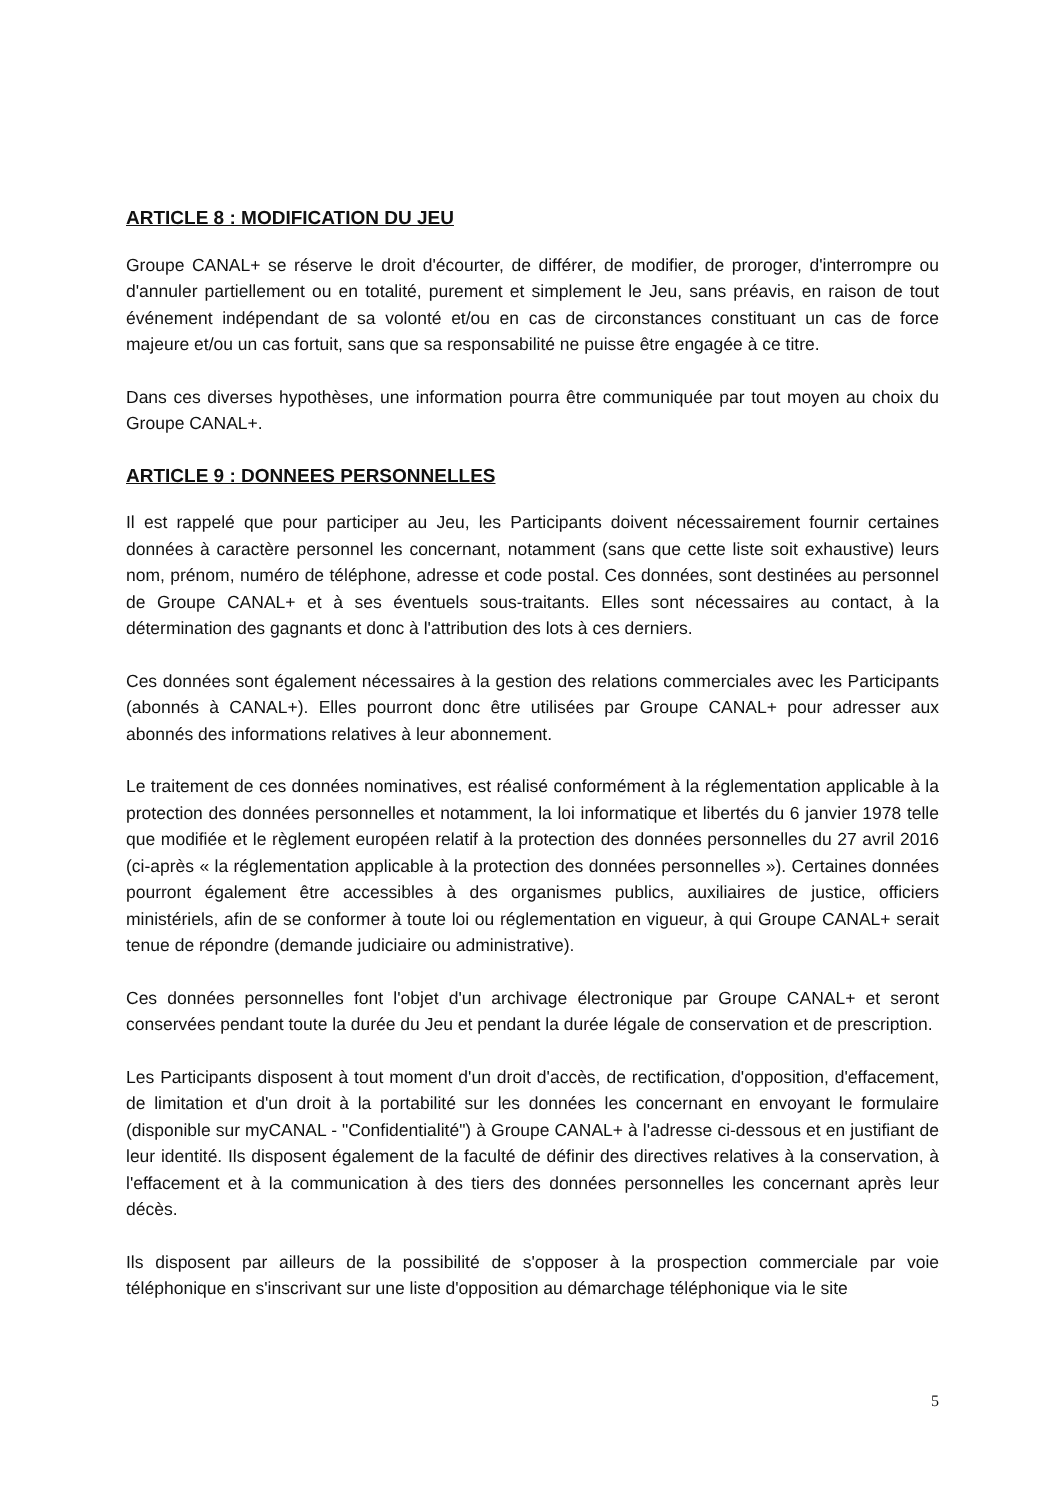ARTICLE 8 : MODIFICATION DU JEU
Groupe CANAL+ se réserve le droit d'écourter, de différer, de modifier, de proroger, d'interrompre ou d'annuler partiellement ou en totalité, purement et simplement le Jeu, sans préavis, en raison de tout événement indépendant de sa volonté et/ou en cas de circonstances constituant un cas de force majeure et/ou un cas fortuit, sans que sa responsabilité ne puisse être engagée à ce titre.
Dans ces diverses hypothèses, une information pourra être communiquée par tout moyen au choix du Groupe CANAL+.
ARTICLE 9 : DONNEES PERSONNELLES
Il est rappelé que pour participer au Jeu, les Participants doivent nécessairement fournir certaines données à caractère personnel les concernant, notamment (sans que cette liste soit exhaustive) leurs nom, prénom, numéro de téléphone, adresse et code postal. Ces données, sont destinées au personnel de Groupe CANAL+ et à ses éventuels sous-traitants. Elles sont nécessaires au contact, à la détermination des gagnants et donc à l'attribution des lots à ces derniers.
Ces données sont également nécessaires à la gestion des relations commerciales avec les Participants (abonnés à CANAL+). Elles pourront donc être utilisées par Groupe CANAL+ pour adresser aux abonnés des informations relatives à leur abonnement.
Le traitement de ces données nominatives, est réalisé conformément à la réglementation applicable à la protection des données personnelles et notamment, la loi informatique et libertés du 6 janvier 1978 telle que modifiée et le règlement européen relatif à la protection des données personnelles du 27 avril 2016 (ci-après « la réglementation applicable à la protection des données personnelles »). Certaines données pourront également être accessibles à des organismes publics, auxiliaires de justice, officiers ministériels, afin de se conformer à toute loi ou réglementation en vigueur, à qui Groupe CANAL+ serait tenue de répondre (demande judiciaire ou administrative).
Ces données personnelles font l'objet d'un archivage électronique par Groupe CANAL+ et seront conservées pendant toute la durée du Jeu et pendant la durée légale de conservation et de prescription.
Les Participants disposent à tout moment d'un droit d'accès, de rectification, d'opposition, d'effacement, de limitation et d'un droit à la portabilité sur les données les concernant en envoyant le formulaire (disponible sur myCANAL - "Confidentialité") à Groupe CANAL+ à l'adresse ci-dessous et en justifiant de leur identité. Ils disposent également de la faculté de définir des directives relatives à la conservation, à l'effacement et à la communication à des tiers des données personnelles les concernant après leur décès.
Ils disposent par ailleurs de la possibilité de s'opposer à la prospection commerciale par voie téléphonique en s'inscrivant sur une liste d'opposition au démarchage téléphonique via le site
5